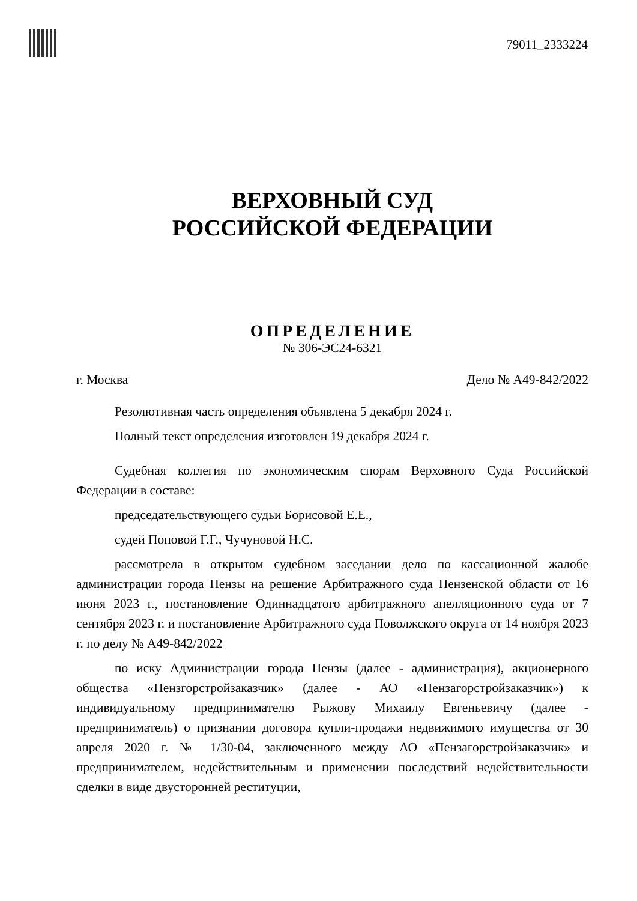79011_2333224
ВЕРХОВНЫЙ СУД
РОССИЙСКОЙ ФЕДЕРАЦИИ
ОПРЕДЕЛЕНИЕ
№ 306-ЭС24-6321
г. Москва Дело № А49-842/2022
Резолютивная часть определения объявлена 5 декабря 2024 г.
Полный текст определения изготовлен 19 декабря 2024 г.
Судебная коллегия по экономическим спорам Верховного Суда Российской Федерации в составе:
председательствующего судьи Борисовой Е.Е.,
судей Поповой Г.Г., Чучуновой Н.С.
рассмотрела в открытом судебном заседании дело по кассационной жалобе администрации города Пензы на решение Арбитражного суда Пензенской области от 16 июня 2023 г., постановление Одиннадцатого арбитражного апелляционного суда от 7 сентября 2023 г. и постановление Арбитражного суда Поволжского округа от 14 ноября 2023 г. по делу № А49-842/2022
по иску Администрации города Пензы (далее - администрация), акционерного общества «Пензгорстройзаказчик» (далее - АО «Пензагорстройзаказчик») к индивидуальному предпринимателю Рыжову Михаилу Евгеньевичу (далее - предприниматель) о признании договора купли-продажи недвижимого имущества от 30 апреля 2020 г. № 1/30-04, заключенного между АО «Пензагорстройзаказчик» и предпринимателем, недействительным и применении последствий недействительности сделки в виде двусторонней реституции,